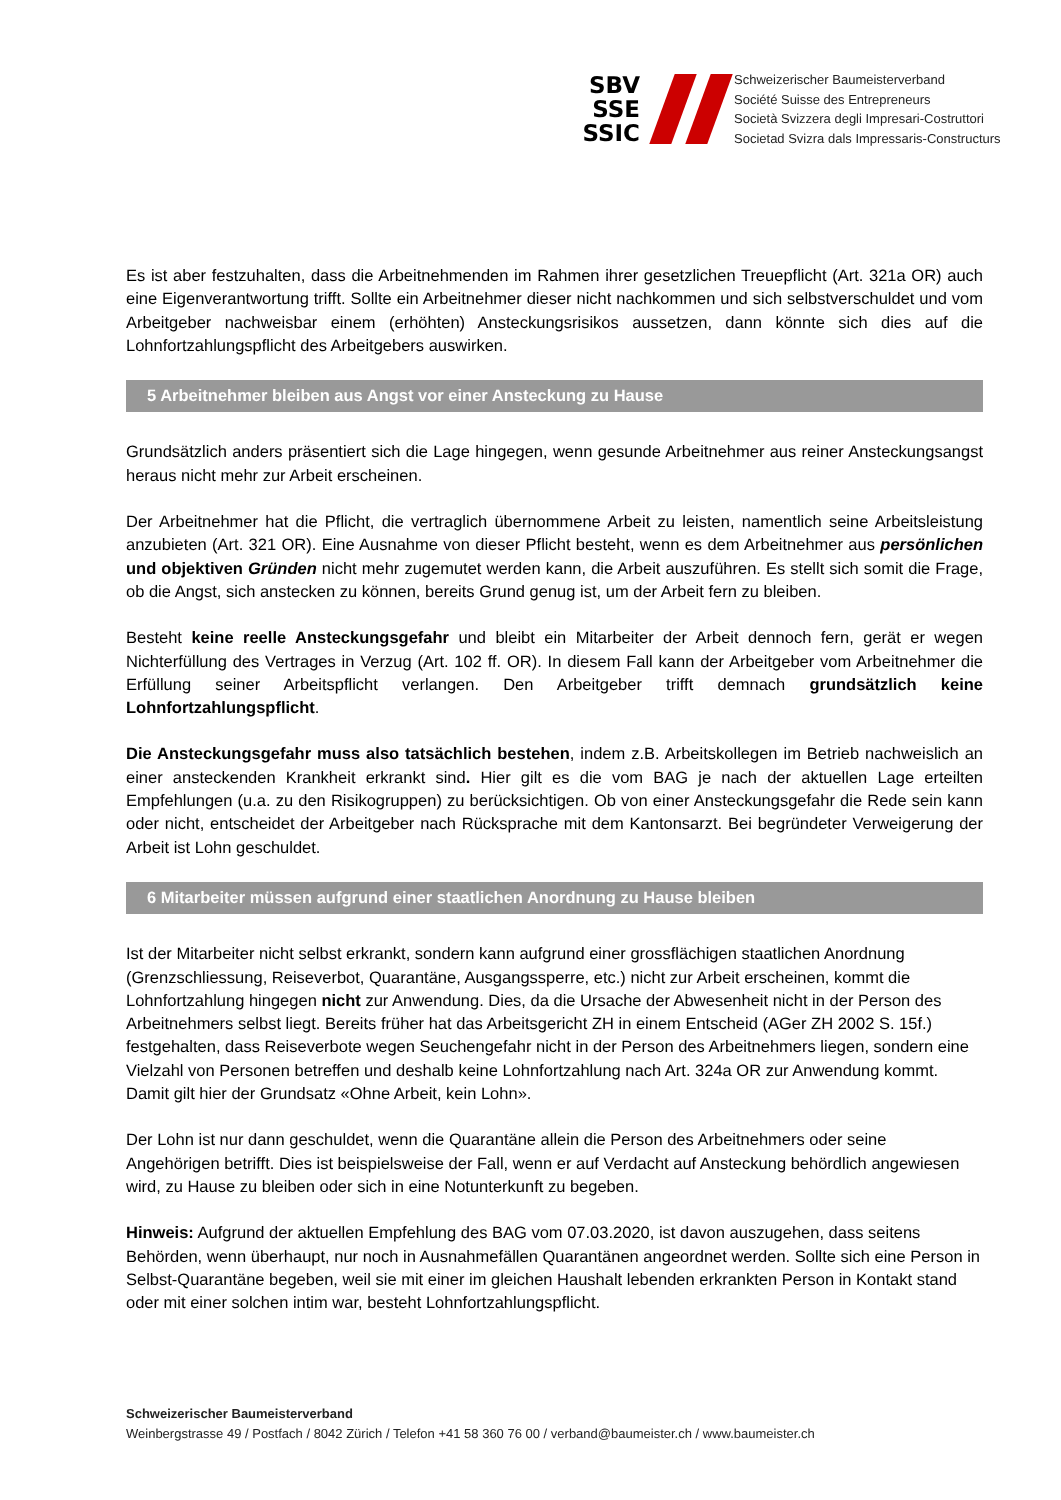SBV
SSE
SSIC
Schweizerischer Baumeisterverband
Société Suisse des Entrepreneurs
Società Svizzera degli Impresari-Costruttori
Societad Svizra dals Impressaris-Constructurs
Es ist aber festzuhalten, dass die Arbeitnehmenden im Rahmen ihrer gesetzlichen Treuepflicht (Art. 321a OR) auch eine Eigenverantwortung trifft. Sollte ein Arbeitnehmer dieser nicht nachkommen und sich selbstverschuldet und vom Arbeitgeber nachweisbar einem (erhöhten) Ansteckungsrisikos aussetzen, dann könnte sich dies auf die Lohnfortzahlungspflicht des Arbeitgebers auswirken.
5 Arbeitnehmer bleiben aus Angst vor einer Ansteckung zu Hause
Grundsätzlich anders präsentiert sich die Lage hingegen, wenn gesunde Arbeitnehmer aus reiner Ansteckungsangst heraus nicht mehr zur Arbeit erscheinen.
Der Arbeitnehmer hat die Pflicht, die vertraglich übernommene Arbeit zu leisten, namentlich seine Arbeitsleistung anzubieten (Art. 321 OR). Eine Ausnahme von dieser Pflicht besteht, wenn es dem Arbeitnehmer aus persönlichen und objektiven Gründen nicht mehr zugemutet werden kann, die Arbeit auszuführen. Es stellt sich somit die Frage, ob die Angst, sich anstecken zu können, bereits Grund genug ist, um der Arbeit fern zu bleiben.
Besteht keine reelle Ansteckungsgefahr und bleibt ein Mitarbeiter der Arbeit dennoch fern, gerät er wegen Nichterfüllung des Vertrages in Verzug (Art. 102 ff. OR). In diesem Fall kann der Arbeitgeber vom Arbeitnehmer die Erfüllung seiner Arbeitspflicht verlangen. Den Arbeitgeber trifft demnach grundsätzlich keine Lohnfortzahlungspflicht.
Die Ansteckungsgefahr muss also tatsächlich bestehen, indem z.B. Arbeitskollegen im Betrieb nachweislich an einer ansteckenden Krankheit erkrankt sind. Hier gilt es die vom BAG je nach der aktuellen Lage erteilten Empfehlungen (u.a. zu den Risikogruppen) zu berücksichtigen. Ob von einer Ansteckungsgefahr die Rede sein kann oder nicht, entscheidet der Arbeitgeber nach Rücksprache mit dem Kantonsarzt. Bei begründeter Verweigerung der Arbeit ist Lohn geschuldet.
6 Mitarbeiter müssen aufgrund einer staatlichen Anordnung zu Hause bleiben
Ist der Mitarbeiter nicht selbst erkrankt, sondern kann aufgrund einer grossflächigen staatlichen Anordnung (Grenzschliessung, Reiseverbot, Quarantäne, Ausgangssperre, etc.) nicht zur Arbeit erscheinen, kommt die Lohnfortzahlung hingegen nicht zur Anwendung. Dies, da die Ursache der Abwesenheit nicht in der Person des Arbeitnehmers selbst liegt. Bereits früher hat das Arbeitsgericht ZH in einem Entscheid (AGer ZH 2002 S. 15f.) festgehalten, dass Reiseverbote wegen Seuchengefahr nicht in der Person des Arbeitnehmers liegen, sondern eine Vielzahl von Personen betreffen und deshalb keine Lohnfortzahlung nach Art. 324a OR zur Anwendung kommt. Damit gilt hier der Grundsatz «Ohne Arbeit, kein Lohn».
Der Lohn ist nur dann geschuldet, wenn die Quarantäne allein die Person des Arbeitnehmers oder seine Angehörigen betrifft. Dies ist beispielsweise der Fall, wenn er auf Verdacht auf Ansteckung behördlich angewiesen wird, zu Hause zu bleiben oder sich in eine Notunterkunft zu begeben.
Hinweis: Aufgrund der aktuellen Empfehlung des BAG vom 07.03.2020, ist davon auszugehen, dass seitens Behörden, wenn überhaupt, nur noch in Ausnahmefällen Quarantänen angeordnet werden. Sollte sich eine Person in Selbst-Quarantäne begeben, weil sie mit einer im gleichen Haushalt lebenden erkrankten Person in Kontakt stand oder mit einer solchen intim war, besteht Lohnfortzahlungspflicht.
Schweizerischer Baumeisterverband
Weinbergstrasse 49 / Postfach / 8042 Zürich / Telefon +41 58 360 76 00 / verband@baumeister.ch / www.baumeister.ch